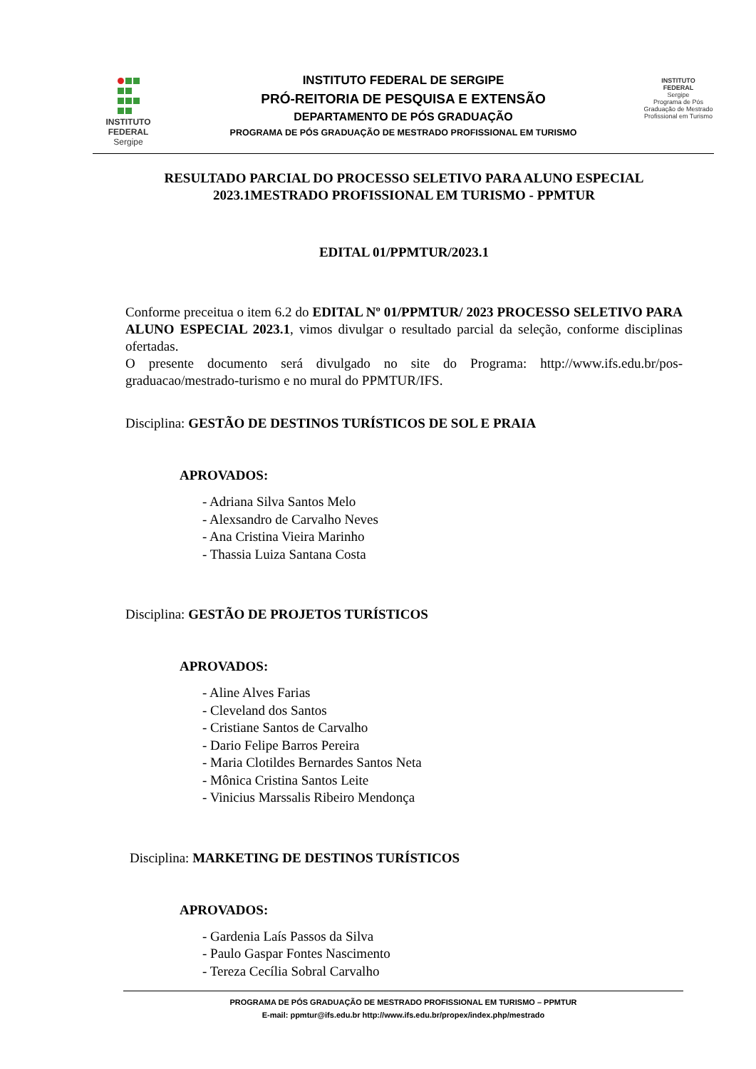INSTITUTO
FEDERAL
Sergipe
INSTITUTO FEDERAL DE SERGIPE
PRÓ-REITORIA DE PESQUISA E EXTENSÃO
DEPARTAMENTO DE PÓS GRADUAÇÃO
PROGRAMA DE PÓS GRADUAÇÃO DE MESTRADO PROFISSIONAL EM TURISMO
INSTITUTO
FEDERAL
Sergipe
Programa de Pós Graduação de Mestrado Profissional em Turismo
RESULTADO PARCIAL DO PROCESSO SELETIVO PARA ALUNO ESPECIAL 2023.1MESTRADO PROFISSIONAL EM TURISMO - PPMTUR
EDITAL 01/PPMTUR/2023.1
Conforme preceitua o item 6.2 do EDITAL Nº 01/PPMTUR/ 2023 PROCESSO SELETIVO PARA ALUNO ESPECIAL 2023.1, vimos divulgar o resultado parcial da seleção, conforme disciplinas ofertadas.
O presente documento será divulgado no site do Programa: http://www.ifs.edu.br/pos-graduacao/mestrado-turismo e no mural do PPMTUR/IFS.
Disciplina: GESTÃO DE DESTINOS TURÍSTICOS DE SOL E PRAIA
APROVADOS:
- Adriana Silva Santos Melo
- Alexsandro de Carvalho Neves
- Ana Cristina Vieira Marinho
- Thassia Luiza Santana Costa
Disciplina: GESTÃO DE PROJETOS TURÍSTICOS
APROVADOS:
- Aline Alves Farias
- Cleveland dos Santos
- Cristiane Santos de Carvalho
- Dario Felipe Barros Pereira
- Maria Clotildes Bernardes Santos Neta
- Mônica Cristina Santos Leite
- Vinicius Marssalis Ribeiro Mendonça
Disciplina: MARKETING DE DESTINOS TURÍSTICOS
APROVADOS:
- Gardenia Laís Passos da Silva
- Paulo Gaspar Fontes Nascimento
- Tereza Cecília Sobral Carvalho
PROGRAMA DE PÓS GRADUAÇÃO DE MESTRADO PROFISSIONAL EM TURISMO – PPMTUR
E-mail: ppmtur@ifs.edu.br http://www.ifs.edu.br/propex/index.php/mestrado